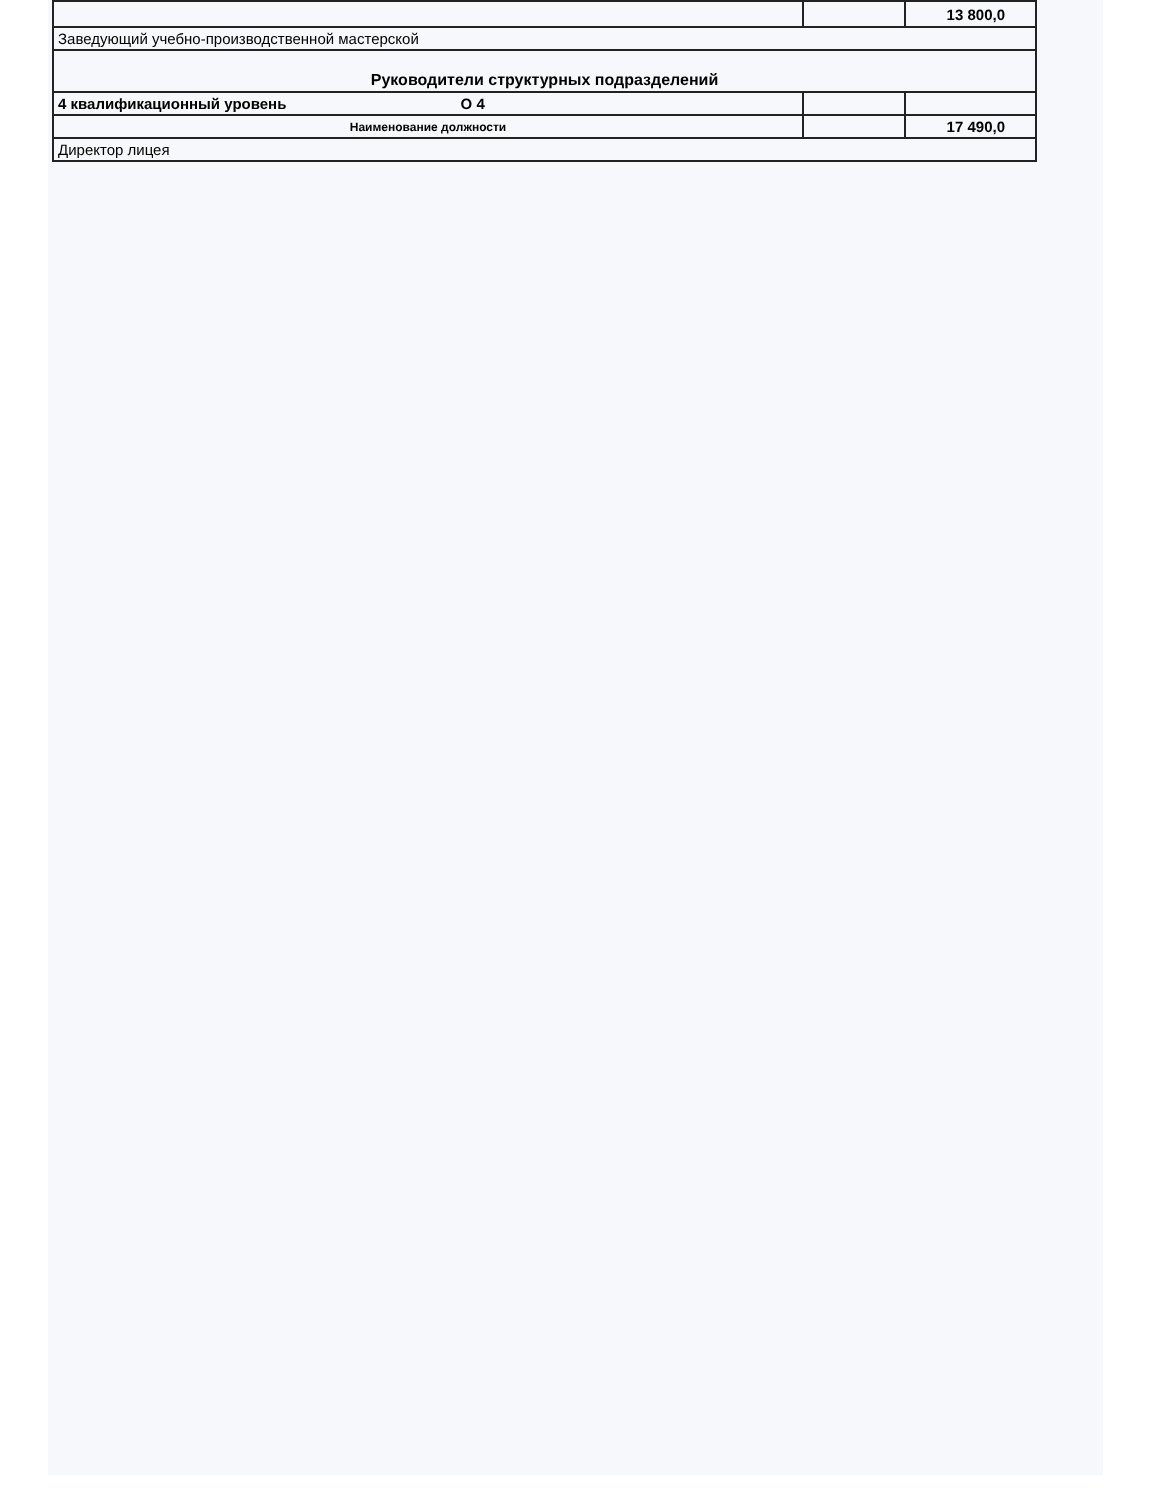| | | 13 800,0 |
| Заведующий учебно-производственной мастерской | | |
| Руководители структурных подразделений | | |
| 4 квалификационный уровень О 4 | | |
| Наименование должности | | 17 490,0 |
| Директор лицея | | |